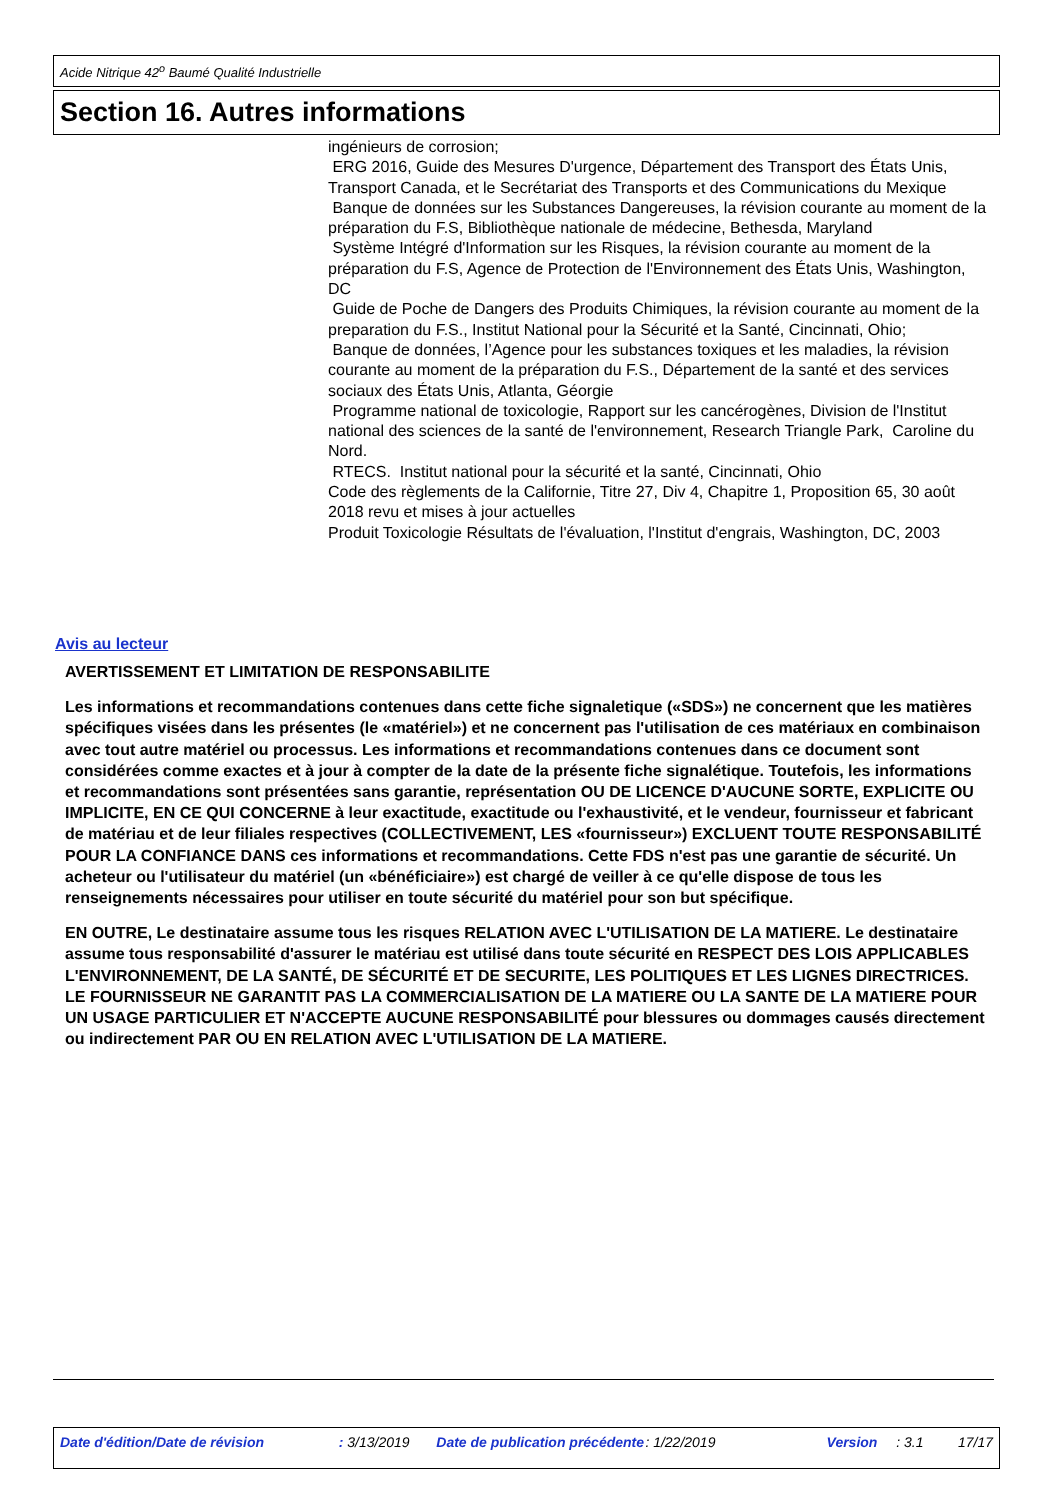Acide Nitrique 42<sup>o</sup> Baumé Qualité Industrielle
Section 16. Autres informations
ingénieurs de corrosion;
ERG 2016, Guide des Mesures D'urgence, Département des Transport des États Unis, Transport Canada, et le Secrétariat des Transports et des Communications du Mexique
Banque de données sur les Substances Dangereuses, la révision courante au moment de la préparation du F.S, Bibliothèque nationale de médecine, Bethesda, Maryland
Système Intégré d'Information sur les Risques, la révision courante au moment de la préparation du F.S, Agence de Protection de l'Environnement des États Unis, Washington, DC
Guide de Poche de Dangers des Produits Chimiques, la révision courante au moment de la preparation du F.S., Institut National pour la Sécurité et la Santé, Cincinnati, Ohio;
Banque de données, l’Agence pour les substances toxiques et les maladies, la révision courante au moment de la préparation du F.S., Département de la santé et des services sociaux des États Unis, Atlanta, Géorgie
Programme national de toxicologie, Rapport sur les cancérogènes, Division de l'Institut national des sciences de la santé de l'environnement, Research Triangle Park, Caroline du Nord.
RTECS. Institut national pour la sécurité et la santé, Cincinnati, Ohio
Code des règlements de la Californie, Titre 27, Div 4, Chapitre 1, Proposition 65, 30 août 2018 revu et mises à jour actuelles
Produit Toxicologie Résultats de l'évaluation, l'Institut d'engrais, Washington, DC, 2003
Avis au lecteur
AVERTISSEMENT ET LIMITATION DE RESPONSABILITE
Les informations et recommandations contenues dans cette fiche signaletique («SDS») ne concernent que les matières spécifiques visées dans les présentes (le «matériel») et ne concernent pas l'utilisation de ces matériaux en combinaison avec tout autre matériel ou processus. Les informations et recommandations contenues dans ce document sont considérées comme exactes et à jour à compter de la date de la présente fiche signalétique. Toutefois, les informations et recommandations sont présentées sans garantie, représentation OU DE LICENCE D'AUCUNE SORTE, EXPLICITE OU IMPLICITE, EN CE QUI CONCERNE à leur exactitude, exactitude ou l'exhaustivité, et le vendeur, fournisseur et fabricant de matériau et de leur filiales respectives (COLLECTIVEMENT, LES «fournisseur») EXCLUENT TOUTE RESPONSABILITÉ POUR LA CONFIANCE DANS ces informations et recommandations. Cette FDS n'est pas une garantie de sécurité. Un acheteur ou l'utilisateur du matériel (un «bénéficiaire») est chargé de veiller à ce qu'elle dispose de tous les renseignements nécessaires pour utiliser en toute sécurité du matériel pour son but spécifique.
EN OUTRE, Le destinataire assume tous les risques RELATION AVEC L'UTILISATION DE LA MATIERE. Le destinataire assume tous responsabilité d'assurer le matériau est utilisé dans toute sécurité en RESPECT DES LOIS APPLICABLES L'ENVIRONNEMENT, DE LA SANTÉ, DE SÉCURITÉ ET DE SECURITE, LES POLITIQUES ET LES LIGNES DIRECTRICES. LE FOURNISSEUR NE GARANTIT PAS LA COMMERCIALISATION DE LA MATIERE OU LA SANTE DE LA MATIERE POUR UN USAGE PARTICULIER ET N'ACCEPTE AUCUNE RESPONSABILITÉ pour blessures ou dommages causés directement ou indirectement PAR OU EN RELATION AVEC L'UTILISATION DE LA MATIERE.
Date d'édition/Date de révision : 3/13/2019 Date de publication précédente : 1/22/2019 Version : 3.1 17/17